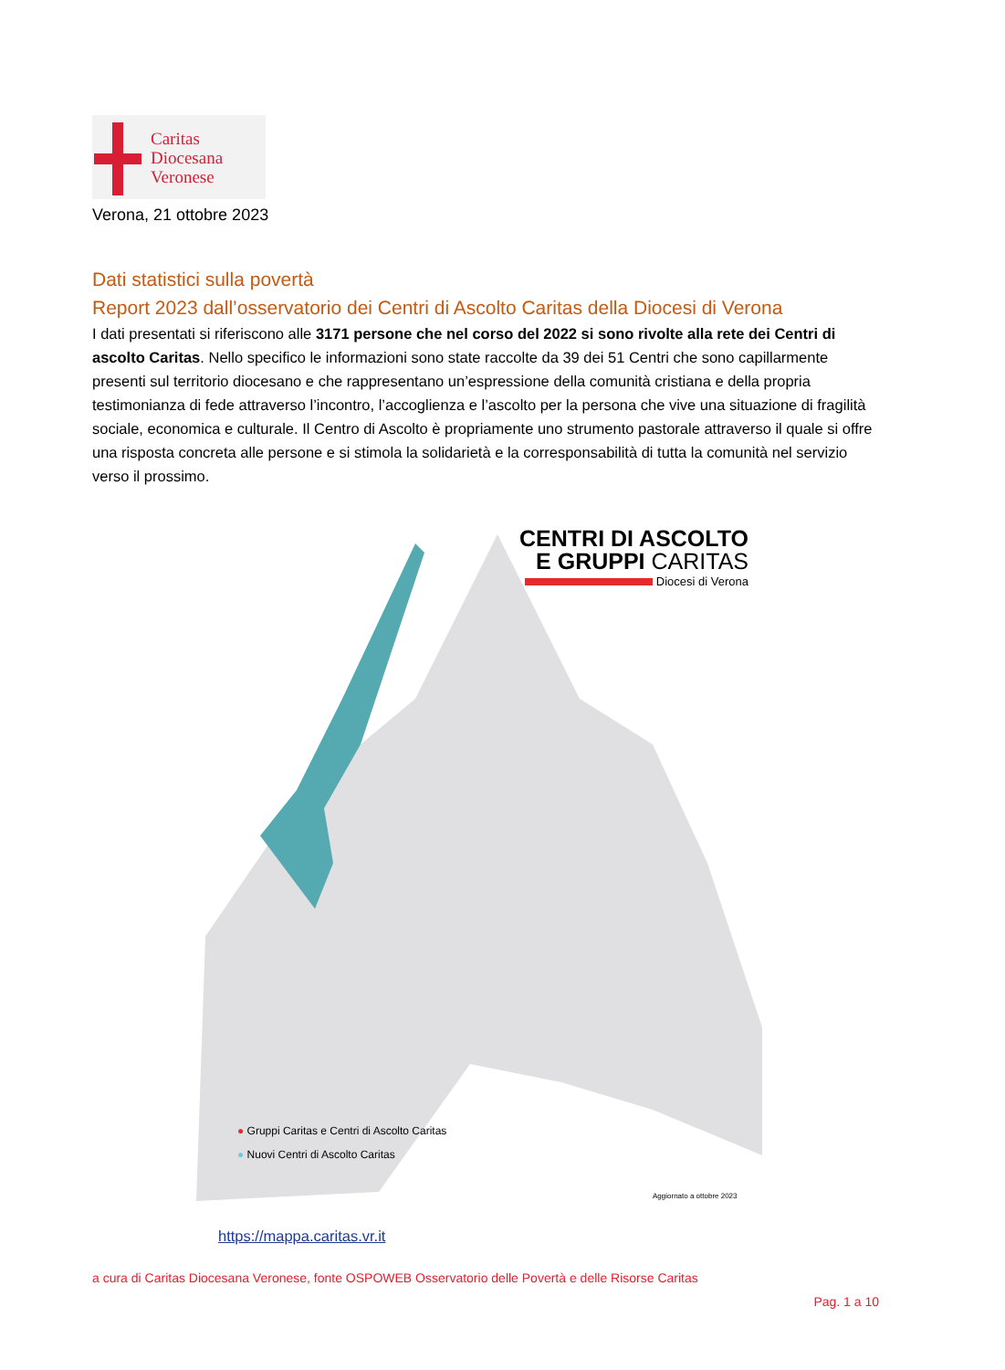Caritas
Diocesana
Veronese
Verona, 21 ottobre 2023
Dati statistici sulla povertà
Report 2023 dall’osservatorio dei Centri di Ascolto Caritas della Diocesi di Verona
I dati presentati si riferiscono alle 3171 persone che nel corso del 2022 si sono rivolte alla rete dei Centri di ascolto Caritas. Nello specifico le informazioni sono state raccolte da 39 dei 51 Centri che sono capillarmente presenti sul territorio diocesano e che rappresentano un’espressione della comunità cristiana e della propria testimonianza di fede attraverso l’incontro, l’accoglienza e l’ascolto per la persona che vive una situazione di fragilità sociale, economica e culturale. Il Centro di Ascolto è propriamente uno strumento pastorale attraverso il quale si offre una risposta concreta alle persone e si stimola la solidarietà e la corresponsabilità di tutta la comunità nel servizio verso il prossimo.
CENTRI DI ASCOLTO
E GRUPPI CARITAS
Diocesi di Verona
● Gruppi Caritas e Centri di Ascolto Caritas
● Nuovi Centri di Ascolto Caritas
Aggiornato a ottobre 2023
https://mappa.caritas.vr.it
a cura di Caritas Diocesana Veronese, fonte OSPOWEB Osservatorio delle Povertà e delle Risorse Caritas
Pag. 1 a 10